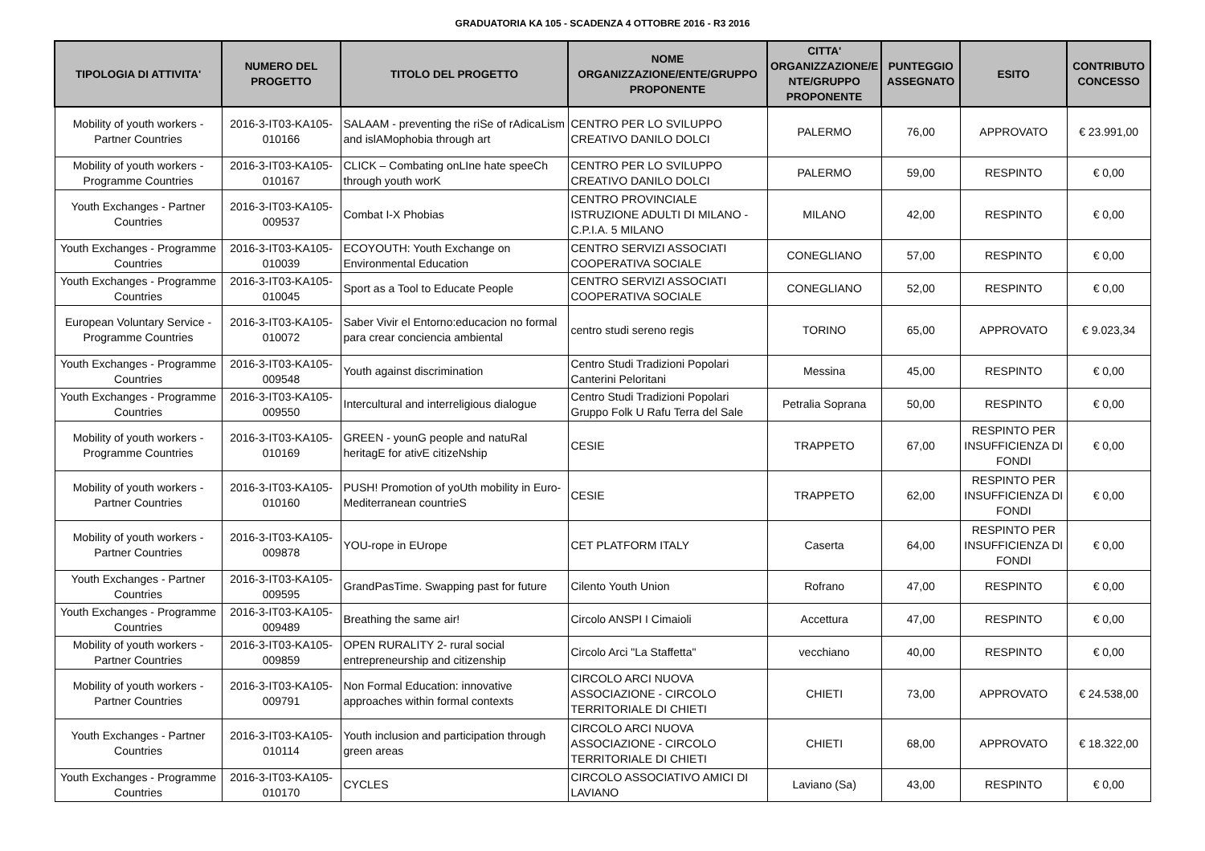GRADUATORIA KA 105 - SCADENZA 4 OTTOBRE 2016 - R3 2016
| TIPOLOGIA DI ATTIVITA' | NUMERO DEL PROGETTO | TITOLO DEL PROGETTO | NOME ORGANIZZAZIONE/ENTE/GRUPPO PROPONENTE | CITTA' ORGANIZZAZIONE/E NTE/GRUPPO PROPONENTE | PUNTEGGIO ASSEGNATO | ESITO | CONTRIBUTO CONCESSO |
| --- | --- | --- | --- | --- | --- | --- | --- |
| Mobility of youth workers - Partner Countries | 2016-3-IT03-KA105-010166 | SALAAM - preventing the riSe of rAdicaLism and islAMophobia through art | CENTRO PER LO SVILUPPO CREATIVO DANILO DOLCI | PALERMO | 76,00 | APPROVATO | € 23.991,00 |
| Mobility of youth workers - Programme Countries | 2016-3-IT03-KA105-010167 | CLICK – Combating onLIne hate speeCh through youth worK | CENTRO PER LO SVILUPPO CREATIVO DANILO DOLCI | PALERMO | 59,00 | RESPINTO | € 0,00 |
| Youth Exchanges - Partner Countries | 2016-3-IT03-KA105-009537 | Combat I-X Phobias | CENTRO PROVINCIALE ISTRUZIONE ADULTI DI MILANO - C.P.I.A. 5 MILANO | MILANO | 42,00 | RESPINTO | € 0,00 |
| Youth Exchanges - Programme Countries | 2016-3-IT03-KA105-010039 | ECOYOUTH: Youth Exchange on Environmental Education | CENTRO SERVIZI ASSOCIATI COOPERATIVA SOCIALE | CONEGLIANO | 57,00 | RESPINTO | € 0,00 |
| Youth Exchanges - Programme Countries | 2016-3-IT03-KA105-010045 | Sport as a Tool to Educate People | CENTRO SERVIZI ASSOCIATI COOPERATIVA SOCIALE | CONEGLIANO | 52,00 | RESPINTO | € 0,00 |
| European Voluntary Service - Programme Countries | 2016-3-IT03-KA105-010072 | Saber Vivir el Entorno:educacion no formal para crear conciencia ambiental | centro studi sereno regis | TORINO | 65,00 | APPROVATO | € 9.023,34 |
| Youth Exchanges - Programme Countries | 2016-3-IT03-KA105-009548 | Youth against discrimination | Centro Studi Tradizioni Popolari Canterini Peloritani | Messina | 45,00 | RESPINTO | € 0,00 |
| Youth Exchanges - Programme Countries | 2016-3-IT03-KA105-009550 | Intercultural and interreligious dialogue | Centro Studi Tradizioni Popolari Gruppo Folk U Rafu Terra del Sale | Petralia Soprana | 50,00 | RESPINTO | € 0,00 |
| Mobility of youth workers - Programme Countries | 2016-3-IT03-KA105-010169 | GREEN - younG people and natuRal heritagE for ativE citizeNship | CESIE | TRAPPETO | 67,00 | RESPINTO PER INSUFFICIENZA DI FONDI | € 0,00 |
| Mobility of youth workers - Partner Countries | 2016-3-IT03-KA105-010160 | PUSH! Promotion of yoUth mobility in Euro-Mediterranean countrieS | CESIE | TRAPPETO | 62,00 | RESPINTO PER INSUFFICIENZA DI FONDI | € 0,00 |
| Mobility of youth workers - Partner Countries | 2016-3-IT03-KA105-009878 | YOU-rope in EUrope | CET PLATFORM ITALY | Caserta | 64,00 | RESPINTO PER INSUFFICIENZA DI FONDI | € 0,00 |
| Youth Exchanges - Partner Countries | 2016-3-IT03-KA105-009595 | GrandPasTime. Swapping past for future | Cilento Youth Union | Rofrano | 47,00 | RESPINTO | € 0,00 |
| Youth Exchanges - Programme Countries | 2016-3-IT03-KA105-009489 | Breathing the same air! | Circolo ANSPI I Cimaioli | Accettura | 47,00 | RESPINTO | € 0,00 |
| Mobility of youth workers - Partner Countries | 2016-3-IT03-KA105-009859 | OPEN RURALITY 2- rural social entrepreneurship and citizenship | Circolo Arci "La Staffetta" | vecchiano | 40,00 | RESPINTO | € 0,00 |
| Mobility of youth workers - Partner Countries | 2016-3-IT03-KA105-009791 | Non Formal Education: innovative approaches within formal contexts | CIRCOLO ARCI NUOVA ASSOCIAZIONE - CIRCOLO TERRITORIALE DI CHIETI | CHIETI | 73,00 | APPROVATO | € 24.538,00 |
| Youth Exchanges - Partner Countries | 2016-3-IT03-KA105-010114 | Youth inclusion and participation through green areas | CIRCOLO ARCI NUOVA ASSOCIAZIONE - CIRCOLO TERRITORIALE DI CHIETI | CHIETI | 68,00 | APPROVATO | € 18.322,00 |
| Youth Exchanges - Programme Countries | 2016-3-IT03-KA105-010170 | CYCLES | CIRCOLO ASSOCIATIVO AMICI DI LAVIANO | Laviano (Sa) | 43,00 | RESPINTO | € 0,00 |